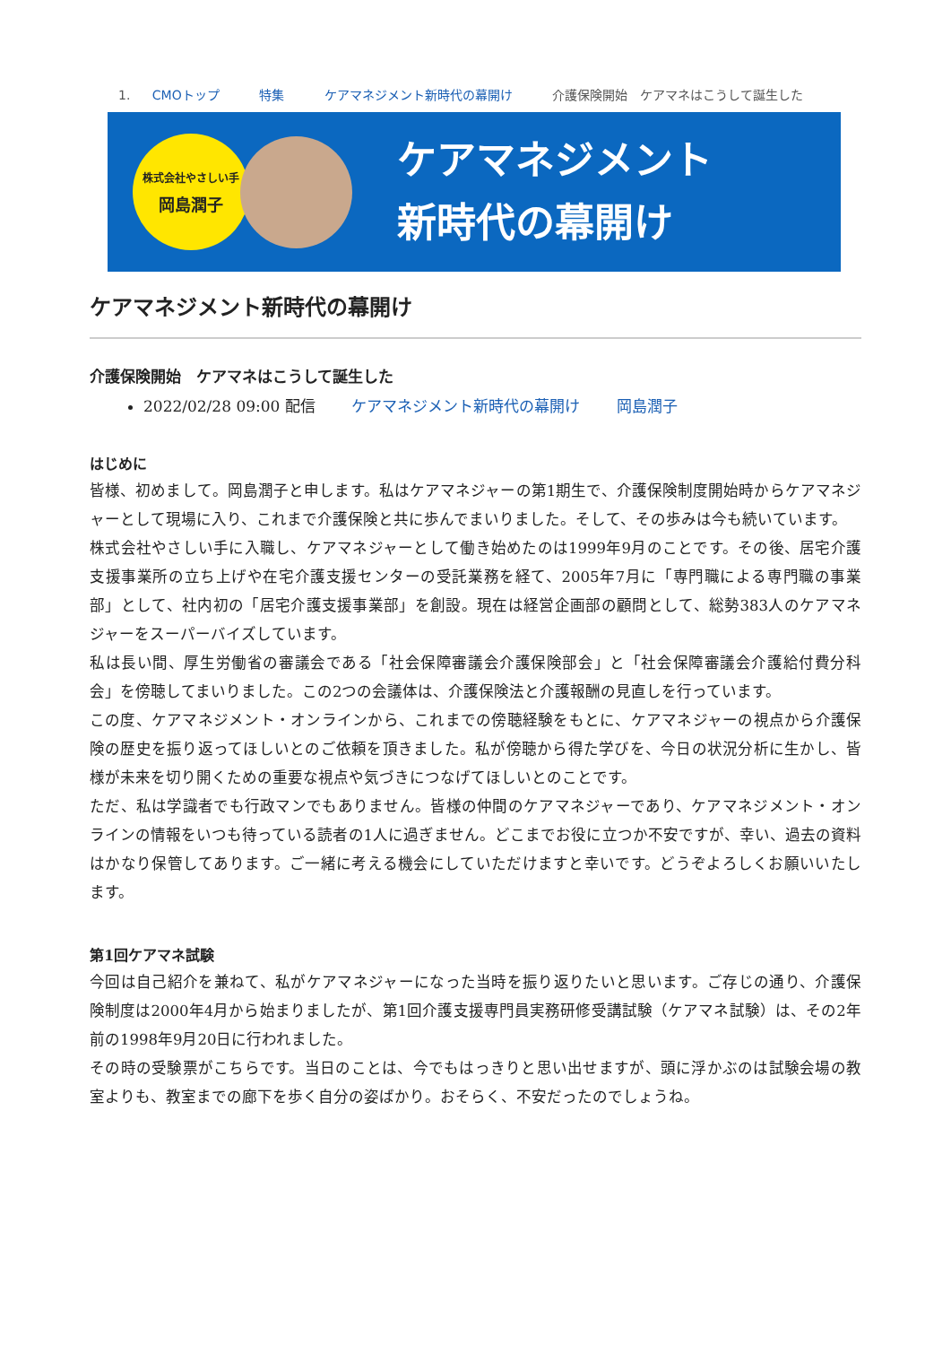1. CMOトップ 特集 ケアマネジメント新時代の幕開け 介護保険開始　ケアマネはこうして誕生した
株式会社やさしい手
岡島潤子
ケアマネジメント
新時代の幕開け
ケアマネジメント新時代の幕開け
介護保険開始　ケアマネはこうして誕生した
2022/02/28 09:00 配信 ケアマネジメント新時代の幕開け 岡島潤子
はじめに
皆様、初めまして。岡島潤子と申します。私はケアマネジャーの第1期生で、介護保険制度開始時からケアマネジャーとして現場に入り、これまで介護保険と共に歩んでまいりました。そして、その歩みは今も続いています。
株式会社やさしい手に入職し、ケアマネジャーとして働き始めたのは1999年9月のことです。その後、居宅介護支援事業所の立ち上げや在宅介護支援センターの受託業務を経て、2005年7月に「専門職による専門職の事業部」として、社内初の「居宅介護支援事業部」を創設。現在は経営企画部の顧問として、総勢383人のケアマネジャーをスーパーバイズしています。
私は長い間、厚生労働省の審議会である「社会保障審議会介護保険部会」と「社会保障審議会介護給付費分科会」を傍聴してまいりました。この2つの会議体は、介護保険法と介護報酬の見直しを行っています。
この度、ケアマネジメント・オンラインから、これまでの傍聴経験をもとに、ケアマネジャーの視点から介護保険の歴史を振り返ってほしいとのご依頼を頂きました。私が傍聴から得た学びを、今日の状況分析に生かし、皆様が未来を切り開くための重要な視点や気づきにつなげてほしいとのことです。
ただ、私は学識者でも行政マンでもありません。皆様の仲間のケアマネジャーであり、ケアマネジメント・オンラインの情報をいつも待っている読者の1人に過ぎません。どこまでお役に立つか不安ですが、幸い、過去の資料はかなり保管してあります。ご一緒に考える機会にしていただけますと幸いです。どうぞよろしくお願いいたします。
第1回ケアマネ試験
今回は自己紹介を兼ねて、私がケアマネジャーになった当時を振り返りたいと思います。ご存じの通り、介護保険制度は2000年4月から始まりましたが、第1回介護支援専門員実務研修受講試験（ケアマネ試験）は、その2年前の1998年9月20日に行われました。
その時の受験票がこちらです。当日のことは、今でもはっきりと思い出せますが、頭に浮かぶのは試験会場の教室よりも、教室までの廊下を歩く自分の姿ばかり。おそらく、不安だったのでしょうね。